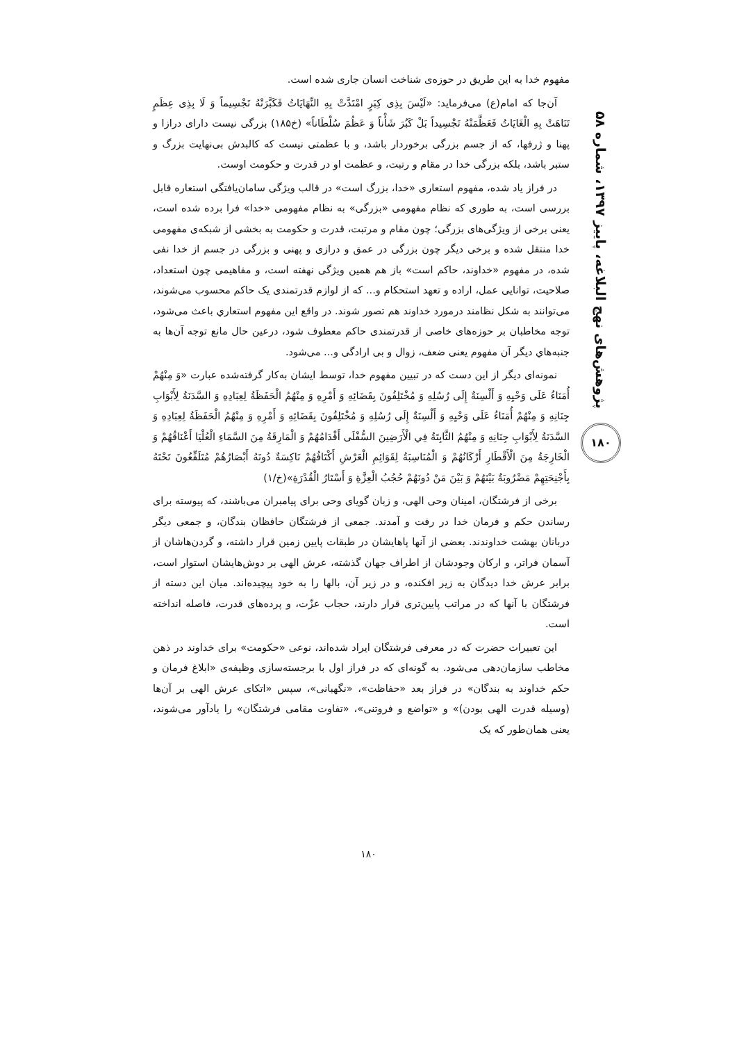پژوهش‌های نهج البلاغه، پاییز ۱۳۹۷، شماره ۵۸
۱۸۰
مفهوم خدا به این طریق در حوزه‌ی شناخت انسان جاری شده است.
آن‌جا که امام(ع) می‌فرماید: «لَیْسَ بِذِی کِبَرٍ امْتَدَّتْ بِهِ النِّهَایَاتُ فَکَبَّرَتْهُ تَجْسِیماً وَ لَا بِذِی عِظَمٍ تَنَاهَتْ بِهِ الْغَایَاتُ فَعَظَّمَتْهُ تَجْسِیداً بَلْ کَبُرَ شَأْناً وَ عَظُمَ سُلْطَاناً» (خ۱۸۵) بزرگی نیست دارای درازا و پهنا و ژرفها، که از جسم بزرگی برخوردار باشد، و با عظمتی نیست که کالبدش بی‌نهایت بزرگ و ستبر باشد، بلکه بزرگی خدا در مقام و رتبت، و عظمت او در قدرت و حکومت اوست.
در فراز یاد شده، مفهوم استعاری «خدا، بزرگ است» در قالب ویژگی سامان‌یافتگی استعاره قابل بررسی است، به طوری که نظام مفهومی «بزرگی» به نظام مفهومی «خدا» فرا برده شده است، یعنی برخی از ویژگی‌های بزرگی؛ چون مقام و مرتبت، قدرت و حکومت به بخشی از شبکه‌ی مفهومی خدا منتقل شده و برخی دیگر چون بزرگی در عمق و درازی و پهنی و بزرگی در جسم از خدا نفی شده، در مفهوم «خداوند، حاکم است» باز هم همین ویژگی نهفته است، و مفاهیمی چون استعداد، صلاحیت، توانایی عمل، اراده و تعهد استحکام و... که از لوازم قدرتمندی یک حاکم محسوب می‌شوند، می‌توانند به شکل نظامند درمورد خداوند هم تصور شوند. در واقع این مفهوم استعاري باعث می‌شود، توجه مخاطبان بر حوزه‌های خاصی از قدرتمندی حاکم معطوف شود، درعین حال مانع توجه آن‌ها به جنبه‌هاي دیگر آن مفهوم یعنی ضعف، زوال و بی ارادگی و... می‌شود.
نمونه‌ای دیگر از این دست که در تبیین مفهوم خدا، توسط ایشان به‌کار گرفته‌شده عبارت «وَ مِنْهُمْ أُمَنَاءُ عَلَى وَحْيِهِ وَ أَلْسِنَةٌ إِلَى رُسُلِهِ وَ مُخْتَلِفُونَ بِقَضَائِهِ وَ أَمْرِهِ وَ مِنْهُمُ الْحَفَظَةُ لِعِبَادِهِ وَ السَّدَنَةُ لِأَبْوَابِ جِنَانِهِ وَ مِنْهُمْ أُمَنَاءُ عَلَى وَحْيِهِ وَ أَلْسِنَةٌ إِلَى رُسُلِهِ وَ مُخْتَلِفُونَ بِقَضَائِهِ وَ أَمْرِهِ وَ مِنْهُمُ الْحَفَظَةُ لِعِبَادِهِ وَ السَّدَنَةُ لِأَبْوَابِ جِنَانِهِ وَ مِنْهُمُ الثَّابِتَةُ فِي الْأَرَضِينَ السُّفْلَى أَقْدَامُهُمْ وَ الْمَارِقَةُ مِنَ السَّمَاءِ الْعُلْيَا أَعْنَاقُهُمْ وَ الْخَارِجَةُ مِنَ الْأَقْطَارِ أَرْكَانُهُمْ وَ الْمُنَاسِبَةُ لِقَوَائِمِ الْعَرْشِ أَكْتَافُهُمْ نَاكِسَةٌ دُونَهُ أَبْصَارُهُمْ مُتَلَفِّعُونَ تَحْتَهُ بِأَجْنِحَتِهِمْ مَضْرُوبَةٌ بَيْنَهُمْ وَ بَيْنَ مَنْ دُونَهُمْ حُجُبُ الْعِزَّةِ وَ أَسْتَارُ الْقُدْرَةِ»(خ/۱)
برخی از فرشتگان، امینان وحی الهی، و زبان گویای وحی برای پیامبران می‌باشند، که پیوسته برای رساندن حکم و فرمان خدا در رفت و آمدند. جمعی از فرشتگان حافظان بندگان، و جمعی دیگر دربانان بهشت خداوندند. بعضی از آنها پاهایشان در طبقات پایین زمین قرار داشته، و گردن‌هاشان از آسمان فراتر، و ارکان وجودشان از اطراف جهان گذشته، عرش الهی بر دوش‌هایشان استوار است، برابر عرش خدا دیدگان به زیر افکنده، و در زیر آن، بالها را به خود پیچیده‌اند. میان این دسته از فرشتگان با آنها که در مراتب پایین‌تری قرار دارند، حجاب عزّت، و پرده‌های قدرت، فاصله انداخته است.
این تعبیرات حضرت که در معرفی فرشتگان ایراد شده‌اند، نوعی «حکومت» برای خداوند در ذهن مخاطب سازمان‌دهی می‌شود. به گونه‌ای که در فراز اول با برجسته‌سازی وظیفه‌ی «ابلاغ فرمان و حکم خداوند به بندگان» در فراز بعد «حفاظت»، «نگهبانی»، سپس «اتکای عرش الهی بر آن‌ها (وسیله قدرت الهی بودن)» و «تواضع و فروتنی»، «تفاوت مقامی فرشتگان» را یادآور می‌شوند، یعنی همان‌طور که یک
۱۸۰